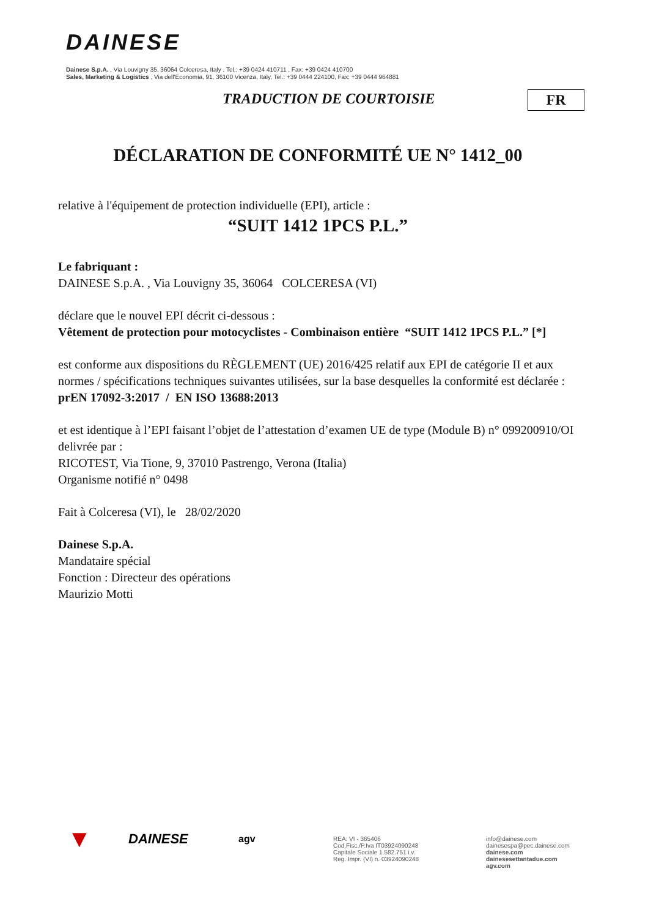DAINESE
Dainese S.p.A. , Via Louvigny 35, 36064 Colceresa, Italy , Tel.: +39 0424 410711 , Fax: +39 0424 410700
Sales, Marketing & Logistics , Via dell'Economia, 91, 36100 Vicenza, Italy, Tel.: +39 0444 224100, Fax: +39 0444 964881
TRADUCTION DE COURTOISIE FR
DÉCLARATION DE CONFORMITÉ UE N° 1412_00
relative à l'équipement de protection individuelle (EPI), article :
“SUIT 1412 1PCS P.L.”
Le fabriquant :
DAINESE S.p.A. , Via Louvigny 35, 36064 COLCERESA (VI)
déclare que le nouvel EPI décrit ci-dessous :
Vêtement de protection pour motocyclistes - Combinaison entière “SUIT 1412 1PCS P.L.” [*]
est conforme aux dispositions du RÈGLEMENT (UE) 2016/425 relatif aux EPI de catégorie II et aux normes / spécifications techniques suivantes utilisées, sur la base desquelles la conformité est déclarée :
prEN 17092-3:2017 / EN ISO 13688:2013
et est identique à l’EPI faisant l’objet de l’attestation d’examen UE de type (Module B) n° 099200910/OI delivrée par :
RICOTEST, Via Tione, 9, 37010 Pastrengo, Verona (Italia)
Organisme notifié n° 0498
Fait à Colceresa (VI), le 28/02/2020
Dainese S.p.A.
Mandataire spécial
Fonction : Directeur des opérations
Maurizio Motti
▼
DAINESE
agv
REA: VI - 365406
Cod.Fisc./P.Iva IT03924090248
Capitale Sociale 1.582.751 i.v.
Reg. Impr. (VI) n. 03924090248
info@dainese.com
dainesespa@pec.dainese.com
dainese.com
dainesesettantadue.com
agv.com